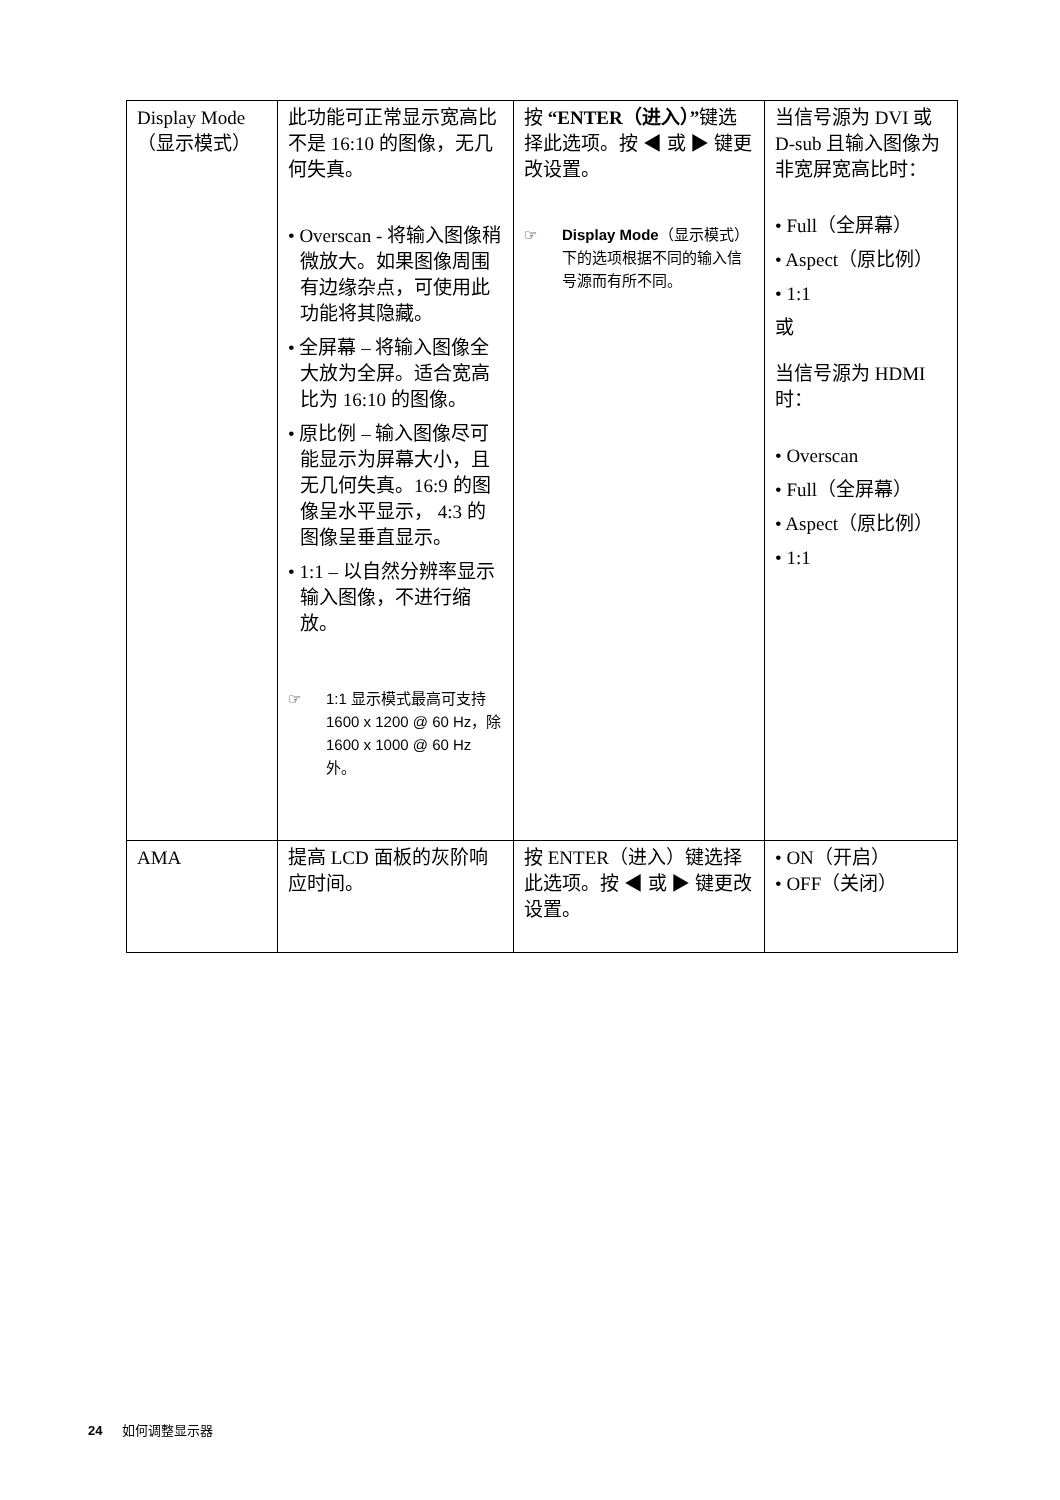| Display Mode （显示模式） | 此功能可正常显示宽高比不是 16:10 的图像，无几何失真。 • Overscan - 将输入图像稍微放大。如果图像周围有边缘杂点，可使用此功能将其隐藏。 • 全屏幕 – 将输入图像全大放为全屏。适合宽高比为 16:10 的图像。 • 原比例 – 输入图像尽可能显示为屏幕大小，且无几何失真。16:9 的图像呈水平显示， 4:3 的图像呈垂直显示。 • 1:1 – 以自然分辨率显示输入图像，不进行缩放。 ☞ 1:1 显示模式最高可支持 1600 x 1200 @ 60 Hz，除 1600 x 1000 @ 60 Hz 外。 | 按 “ENTER（进入）” 键选择此选项。按 ◀ 或 ▶ 键更改设置。 ☞ Display Mode （显示模式）下的选项根据不同的输入信号源而有所不同。 | 当信号源为 DVI 或 D-sub 且输入图像为非宽屏宽高比时： • Full（全屏幕） • Aspect（原比例） • 1:1 或 当信号源为 HDMI 时： • Overscan • Full（全屏幕） • Aspect（原比例） • 1:1 |
| AMA | 提高 LCD 面板的灰阶响应时间。 | 按 ENTER（进入）键选择此选项。按 ◀ 或 ▶ 键更改设置。 | • ON（开启） • OFF（关闭） |
24 如何调整显示器